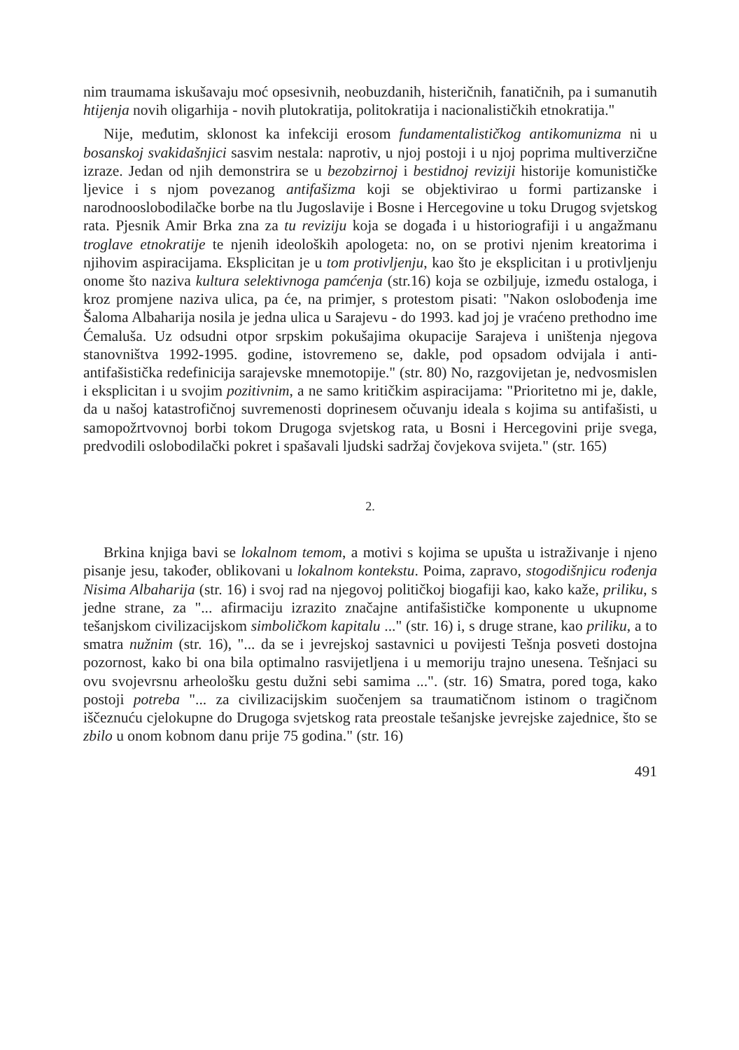nim traumama iskušavaju moć opsesivnih, neobuzdanih, histeričnih, fanatičnih, pa i sumanutih htijenja novih oligarhija - novih plutokratija, politokratija i nacionalističkih etnokratija."
Nije, međutim, sklonost ka infekciji erosom fundamentalističkog antikomunizma ni u bosanskoj svakidašnjici sasvim nestala: naprotiv, u njoj postoji i u njoj poprima multiverzične izraze. Jedan od njih demonstrira se u bezobzirnoj i bestidnoj reviziji historije komunističke ljevice i s njom povezanog antifašizma koji se objektivirao u formi partizanske i narodnooslobodilačke borbe na tlu Jugoslavije i Bosne i Hercegovine u toku Drugog svjetskog rata. Pjesnik Amir Brka zna za tu reviziju koja se događa i u historiografiji i u angažmanu troglave etnokratije te njenih ideoloških apologeta: no, on se protivi njenim kreatorima i njihovim aspiracijama. Eksplicitan je u tom protivljenju, kao što je eksplicitan i u protivljenju onome što naziva kultura selektivnoga pamćenja (str.16) koja se ozbiljuje, između ostaloga, i kroz promjene naziva ulica, pa će, na primjer, s protestom pisati: "Nakon oslobođenja ime Šaloma Albaharija nosila je jedna ulica u Sarajevu - do 1993. kad joj je vraćeno prethodno ime Ćemaluša. Uz odsudni otpor srpskim pokušajima okupacije Sarajeva i uništenja njegova stanovništva 1992-1995. godine, istovremeno se, dakle, pod opsadom odvijala i anti-antifašistička redefinicija sarajevske mnemotopije." (str. 80) No, razgovijetan je, nedvosmislen i eksplicitan i u svojim pozitivnim, a ne samo kritičkim aspiracijama: "Prioritetno mi je, dakle, da u našoj katastrofičnoj suvremenosti doprinesem očuvanju ideala s kojima su antifašisti, u samopožrtvovnoj borbi tokom Drugoga svjetskog rata, u Bosni i Hercegovini prije svega, predvodili oslobodilački pokret i spašavali ljudski sadržaj čovjekova svijeta." (str. 165)
2.
Brkina knjiga bavi se lokalnom temom, a motivi s kojima se upušta u istraživanje i njeno pisanje jesu, također, oblikovani u lokalnom kontekstu. Poima, zapravo, stogodišnjicu rođenja Nisima Albaharija (str. 16) i svoj rad na njegovoj političkoj biogafiji kao, kako kaže, priliku, s jedne strane, za "... afirmaciju izrazito značajne antifašističke komponente u ukupnome tešanjskom civilizacijskom simboličkom kapitalu ..." (str. 16) i, s druge strane, kao priliku, a to smatra nužnim (str. 16), "... da se i jevrejskoj sastavnici u povijesti Tešnja posveti dostojna pozornost, kako bi ona bila optimalno rasvijetljena i u memoriju trajno unesena. Tešnjaci su ovu svojevrsnu arheološku gestu dužni sebi samima ...". (str. 16) Smatra, pored toga, kako postoji potreba "... za civilizacijskim suočenjem sa traumatičnom istinom o tragičnom iščeznuću cjelokupne do Drugoga svjetskog rata preostale tešanjske jevrejske zajednice, što se zbilo u onom kobnom danu prije 75 godina." (str. 16)
491